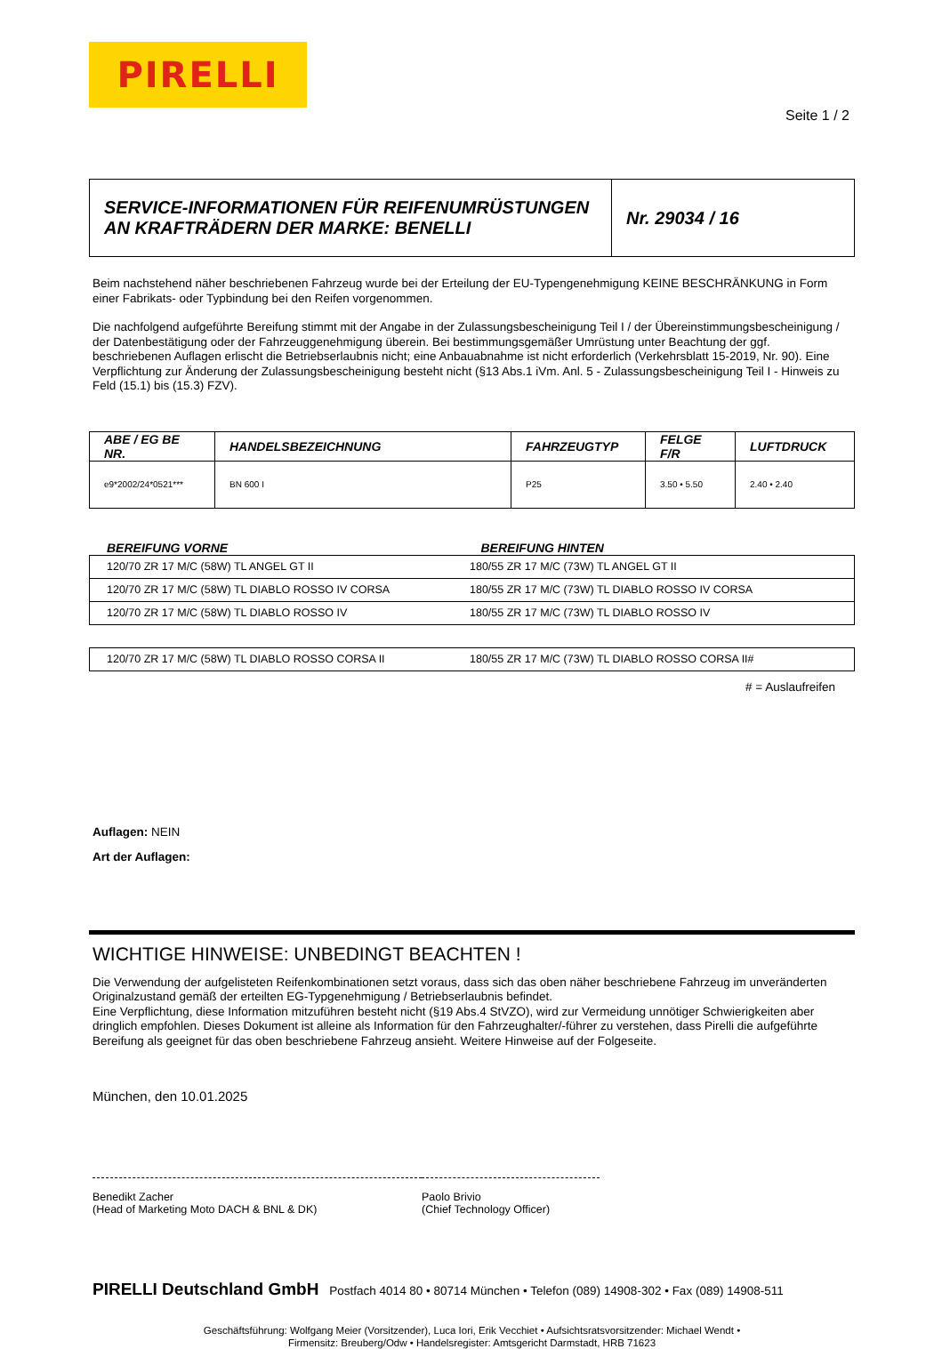PIRELLI
Seite 1 / 2
SERVICE-INFORMATIONEN FÜR REIFENUMRÜSTUNGEN
AN KRAFTRÄDERN DER MARKE: BENELLI
Nr. 29034 / 16
Beim nachstehend näher beschriebenen Fahrzeug wurde bei der Erteilung der EU-Typengenehmigung KEINE BESCHRÄNKUNG in Form einer Fabrikats- oder Typbindung bei den Reifen vorgenommen.
Die nachfolgend aufgeführte Bereifung stimmt mit der Angabe in der Zulassungsbescheinigung Teil I / der Übereinstimmungsbescheinigung / der Datenbestätigung oder der Fahrzeuggenehmigung überein. Bei bestimmungsgemäßer Umrüstung unter Beachtung der ggf. beschriebenen Auflagen erlischt die Betriebserlaubnis nicht; eine Anbauabnahme ist nicht erforderlich (Verkehrsblatt 15-2019, Nr. 90). Eine Verpflichtung zur Änderung der Zulassungsbescheinigung besteht nicht (§13 Abs.1 iVm. Anl. 5 - Zulassungsbescheinigung Teil I - Hinweis zu Feld (15.1) bis (15.3) FZV).
| ABE / EG BE NR. | HANDELSBEZEICHNUNG | FAHRZEUGTYP | FELGE F/R | LUFTDRUCK |
| --- | --- | --- | --- | --- |
| e9*2002/24*0521*** | BN 600 I | P25 | 3.50 • 5.50 | 2.40 • 2.40 |
BEREIFUNG VORNE BEREIFUNG HINTEN
| 120/70 ZR 17 M/C (58W) TL ANGEL GT II | 180/55 ZR 17 M/C (73W) TL ANGEL GT II |
| 120/70 ZR 17 M/C (58W) TL DIABLO ROSSO IV CORSA | 180/55 ZR 17 M/C (73W) TL DIABLO ROSSO IV CORSA |
| 120/70 ZR 17 M/C (58W) TL DIABLO ROSSO IV | 180/55 ZR 17 M/C (73W) TL DIABLO ROSSO IV |
| 120/70 ZR 17 M/C (58W) TL DIABLO ROSSO CORSA II | 180/55 ZR 17 M/C (73W) TL DIABLO ROSSO CORSA II# |
# = Auslaufreifen
Auflagen: NEIN
Art der Auflagen:
WICHTIGE HINWEISE: UNBEDINGT BEACHTEN !
Die Verwendung der aufgelisteten Reifenkombinationen setzt voraus, dass sich das oben näher beschriebene Fahrzeug im unveränderten Originalzustand gemäß der erteilten EG-Typgenehmigung / Betriebserlaubnis befindet.
Eine Verpflichtung, diese Information mitzuführen besteht nicht (§19 Abs.4 StVZO), wird zur Vermeidung unnötiger Schwierigkeiten aber dringlich empfohlen. Dieses Dokument ist alleine als Information für den Fahrzeughalter/-führer zu verstehen, dass Pirelli die aufgeführte Bereifung als geeignet für das oben beschriebene Fahrzeug ansieht. Weitere Hinweise auf der Folgeseite.
München, den 10.01.2025
Benedikt Zacher
(Head of Marketing Moto DACH & BNL & DK)
Paolo Brivio
(Chief Technology Officer)
PIRELLI Deutschland GmbH Postfach 4014 80 • 80714 München • Telefon (089) 14908-302 • Fax (089) 14908-511
Geschäftsführung: Wolfgang Meier (Vorsitzender), Luca Iori, Erik Vecchiet • Aufsichtsratsvorsitzender: Michael Wendt •
Firmensitz: Breuberg/Odw • Handelsregister: Amtsgericht Darmstadt, HRB 71623